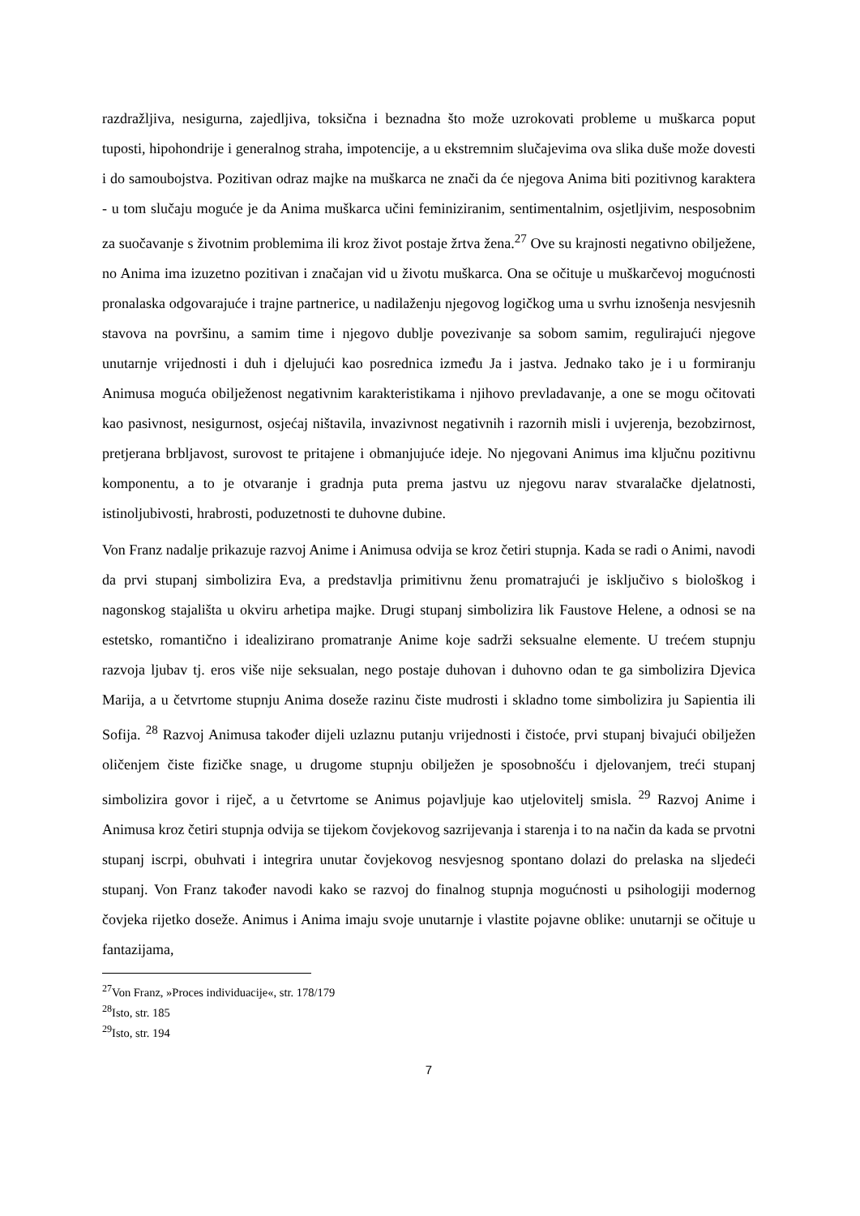razdražljiva, nesigurna, zajedljiva, toksična i beznadna što može uzrokovati probleme u muškarca poput tuposti, hipohondrije i generalnog straha, impotencije, a u ekstremnim slučajevima ova slika duše može dovesti i do samoubojstva. Pozitivan odraz majke na muškarca ne znači da će njegova Anima biti pozitivnog karaktera - u tom slučaju moguće je da Anima muškarca učini feminiziranim, sentimentalnim, osjetljivim, nesposobnim za suočavanje s životnim problemima ili kroz život postaje žrtva žena.<sup>27</sup> Ove su krajnosti negativno obilježene, no Anima ima izuzetno pozitivan i značajan vid u životu muškarca. Ona se očituje u muškarčevoj mogućnosti pronalaska odgovarajuće i trajne partnerice, u nadilaženju njegovog logičkog uma u svrhu iznošenja nesvjesnih stavova na površinu, a samim time i njegovo dublje povezivanje sa sobom samim, regulirajući njegove unutarnje vrijednosti i duh i djelujući kao posrednica između Ja i jastva. Jednako tako je i u formiranju Animusa moguća obilježenost negativnim karakteristikama i njihovo prevladavanje, a one se mogu očitovati kao pasivnost, nesigurnost, osjećaj ništavila, invazivnost negativnih i razornih misli i uvjerenja, bezobzirnost, pretjerana brbljavost, surovost te pritajene i obmanjujuće ideje. No njegovani Animus ima ključnu pozitivnu komponentu, a to je otvaranje i gradnja puta prema jastvu uz njegovu narav stvaralačke djelatnosti, istinoljubivosti, hrabrosti, poduzetnosti te duhovne dubine.
Von Franz nadalje prikazuje razvoj Anime i Animusa odvija se kroz četiri stupnja. Kada se radi o Animi, navodi da prvi stupanj simbolizira Eva, a predstavlja primitivnu ženu promatrajući je isključivo s biološkog i nagonskog stajališta u okviru arhetipa majke. Drugi stupanj simbolizira lik Faustove Helene, a odnosi se na estetsko, romantično i idealizirano promatranje Anime koje sadrži seksualne elemente. U trećem stupnju razvoja ljubav tj. eros više nije seksualan, nego postaje duhovan i duhovno odan te ga simbolizira Djevica Marija, a u četvrtome stupnju Anima doseže razinu čiste mudrosti i skladno tome simbolizira ju Sapientia ili Sofija. <sup>28</sup> Razvoj Animusa također dijeli uzlaznu putanju vrijednosti i čistoće, prvi stupanj bivajući obilježen oličenjem čiste fizičke snage, u drugome stupnju obilježen je sposobnošću i djelovanjem, treći stupanj simbolizira govor i riječ, a u četvrtome se Animus pojavljuje kao utjelovitelj smisla. <sup>29</sup> Razvoj Anime i Animusa kroz četiri stupnja odvija se tijekom čovjekovog sazrijevanja i starenja i to na način da kada se prvotni stupanj iscrpi, obuhvati i integrira unutar čovjekovog nesvjesnog spontano dolazi do prelaska na sljedeći stupanj. Von Franz također navodi kako se razvoj do finalnog stupnja mogućnosti u psihologiji modernog čovjeka rijetko doseže. Animus i Anima imaju svoje unutarnje i vlastite pojavne oblike: unutarnji se očituje u fantazijama,
<sup>27</sup> Von Franz, »Proces individuacije«, str. 178/179
<sup>28</sup> Isto, str. 185
<sup>29</sup> Isto, str. 194
7